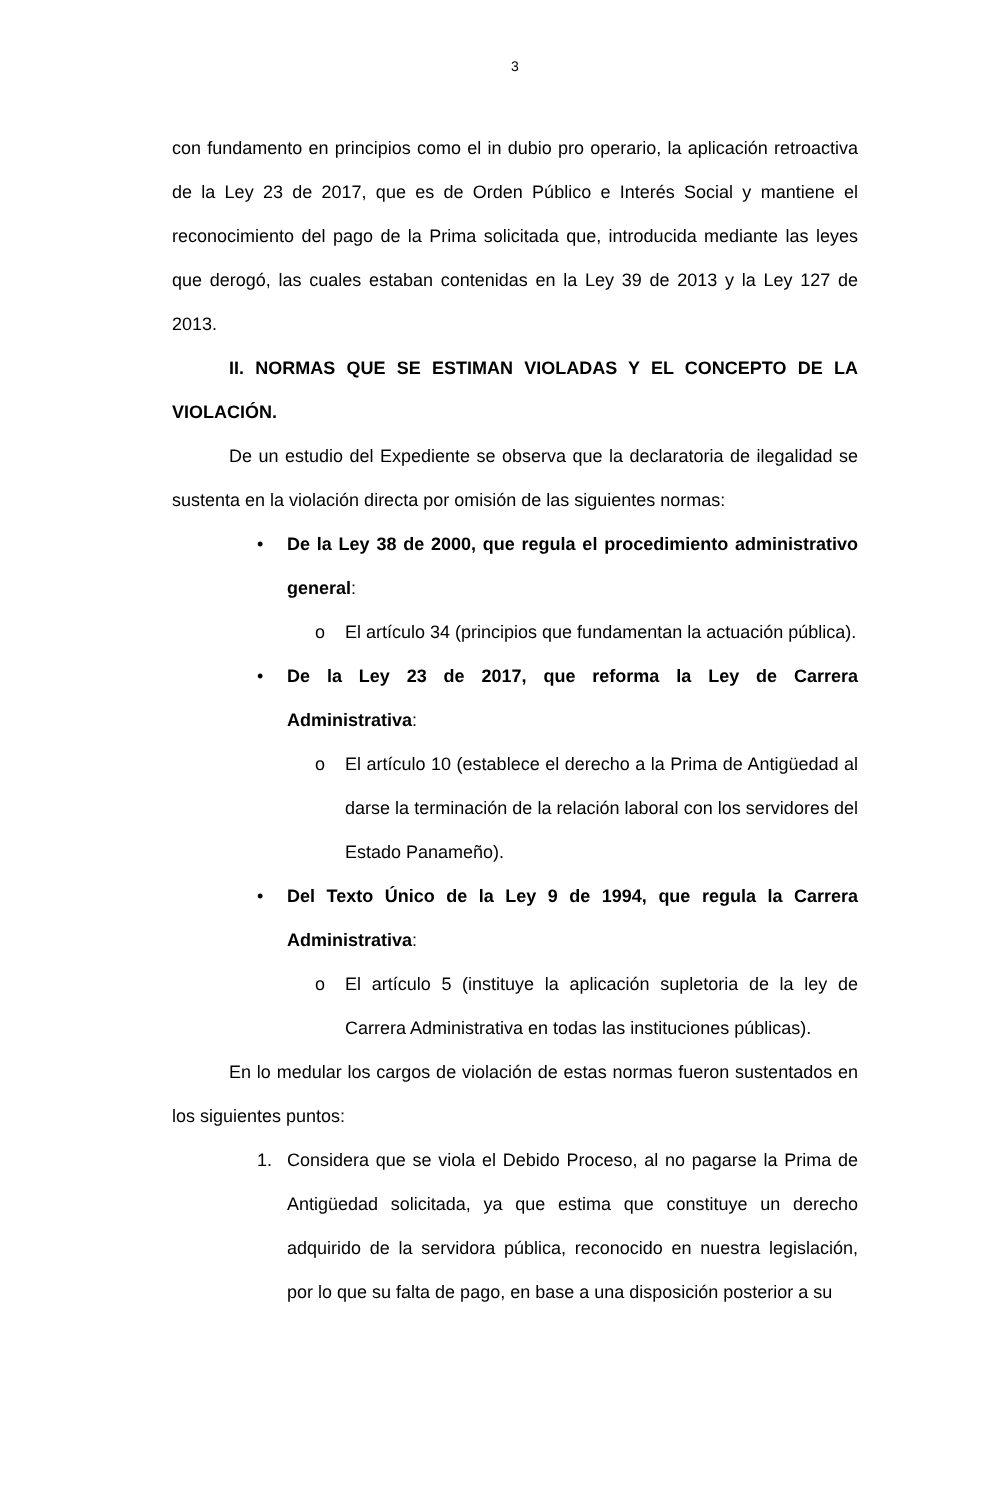3
con fundamento en principios como el in dubio pro operario, la aplicación retroactiva de la Ley 23 de 2017, que es de Orden Público e Interés Social y mantiene el reconocimiento del pago de la Prima solicitada que, introducida mediante las leyes que derogó, las cuales estaban contenidas en la Ley 39 de 2013 y la Ley 127 de 2013.
II. NORMAS QUE SE ESTIMAN VIOLADAS Y EL CONCEPTO DE LA VIOLACIÓN.
De un estudio del Expediente se observa que la declaratoria de ilegalidad se sustenta en la violación directa por omisión de las siguientes normas:
• De la Ley 38 de 2000, que regula el procedimiento administrativo general:
o El artículo 34 (principios que fundamentan la actuación pública).
• De la Ley 23 de 2017, que reforma la Ley de Carrera Administrativa:
o El artículo 10 (establece el derecho a la Prima de Antigüedad al darse la terminación de la relación laboral con los servidores del Estado Panameño).
• Del Texto Único de la Ley 9 de 1994, que regula la Carrera Administrativa:
o El artículo 5 (instituye la aplicación supletoria de la ley de Carrera Administrativa en todas las instituciones públicas).
En lo medular los cargos de violación de estas normas fueron sustentados en los siguientes puntos:
1. Considera que se viola el Debido Proceso, al no pagarse la Prima de Antigüedad solicitada, ya que estima que constituye un derecho adquirido de la servidora pública, reconocido en nuestra legislación, por lo que su falta de pago, en base a una disposición posterior a su